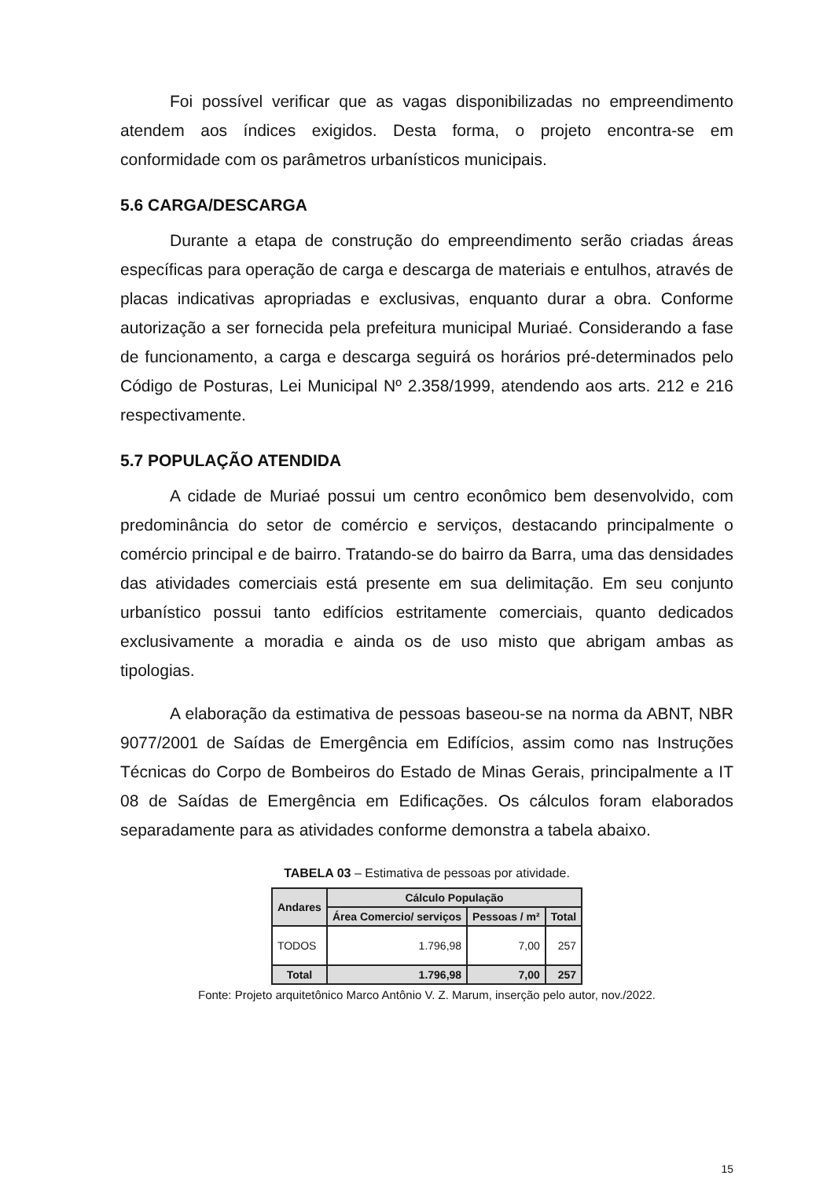Foi possível verificar que as vagas disponibilizadas no empreendimento atendem aos índices exigidos. Desta forma, o projeto encontra-se em conformidade com os parâmetros urbanísticos municipais.
5.6 CARGA/DESCARGA
Durante a etapa de construção do empreendimento serão criadas áreas específicas para operação de carga e descarga de materiais e entulhos, através de placas indicativas apropriadas e exclusivas, enquanto durar a obra. Conforme autorização a ser fornecida pela prefeitura municipal Muriaé. Considerando a fase de funcionamento, a carga e descarga seguirá os horários pré-determinados pelo Código de Posturas, Lei Municipal Nº 2.358/1999, atendendo aos arts. 212 e 216 respectivamente.
5.7 POPULAÇÃO ATENDIDA
A cidade de Muriaé possui um centro econômico bem desenvolvido, com predominância do setor de comércio e serviços, destacando principalmente o comércio principal e de bairro. Tratando-se do bairro da Barra, uma das densidades das atividades comerciais está presente em sua delimitação. Em seu conjunto urbanístico possui tanto edifícios estritamente comerciais, quanto dedicados exclusivamente a moradia e ainda os de uso misto que abrigam ambas as tipologias.
A elaboração da estimativa de pessoas baseou-se na norma da ABNT, NBR 9077/2001 de Saídas de Emergência em Edifícios, assim como nas Instruções Técnicas do Corpo de Bombeiros do Estado de Minas Gerais, principalmente a IT 08 de Saídas de Emergência em Edificações. Os cálculos foram elaborados separadamente para as atividades conforme demonstra a tabela abaixo.
TABELA 03 – Estimativa de pessoas por atividade.
| Andares | Cálculo População | | |
| --- | --- | --- | --- |
| | Área Comercio/ serviços | Pessoas / m² | Total |
| TODOS | 1.796,98 | 7,00 | 257 |
| Total | 1.796,98 | 7,00 | 257 |
Fonte: Projeto arquitetônico Marco Antônio V. Z. Marum, inserção pelo autor, nov./2022.
15